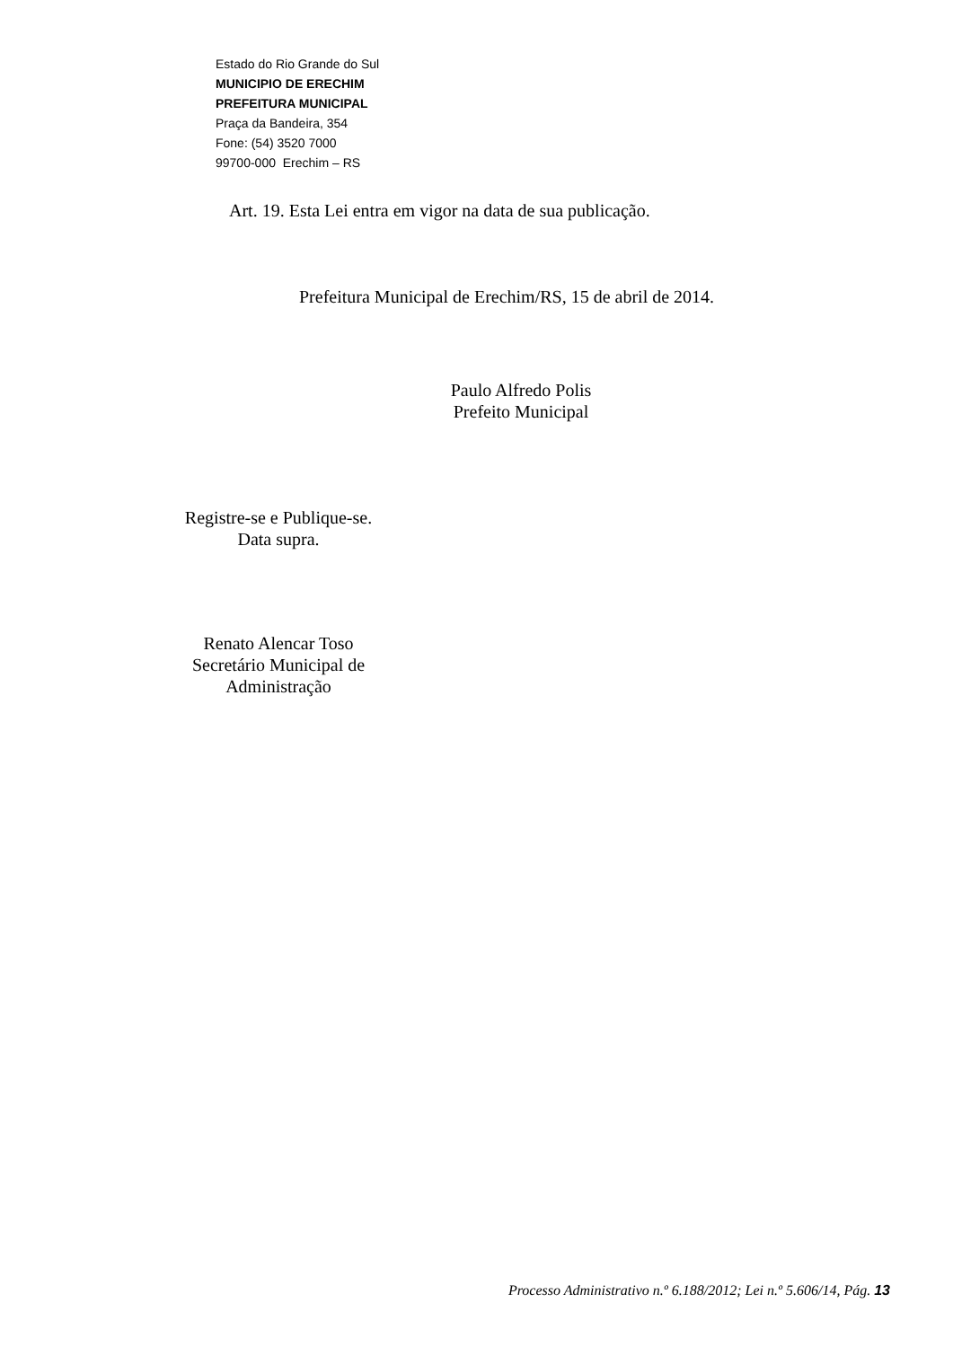Estado do Rio Grande do Sul
MUNICIPIO DE ERECHIM
PREFEITURA MUNICIPAL
Praça da Bandeira, 354
Fone: (54) 3520 7000
99700-000 Erechim – RS
Art. 19. Esta Lei entra em vigor na data de sua publicação.
Prefeitura Municipal de Erechim/RS, 15 de abril de 2014.
Paulo Alfredo Polis
Prefeito Municipal
Registre-se e Publique-se.
Data supra.
Renato Alencar Toso
Secretário Municipal de
Administração
Processo Administrativo n.º 6.188/2012; Lei n.º 5.606/14, Pág. 13